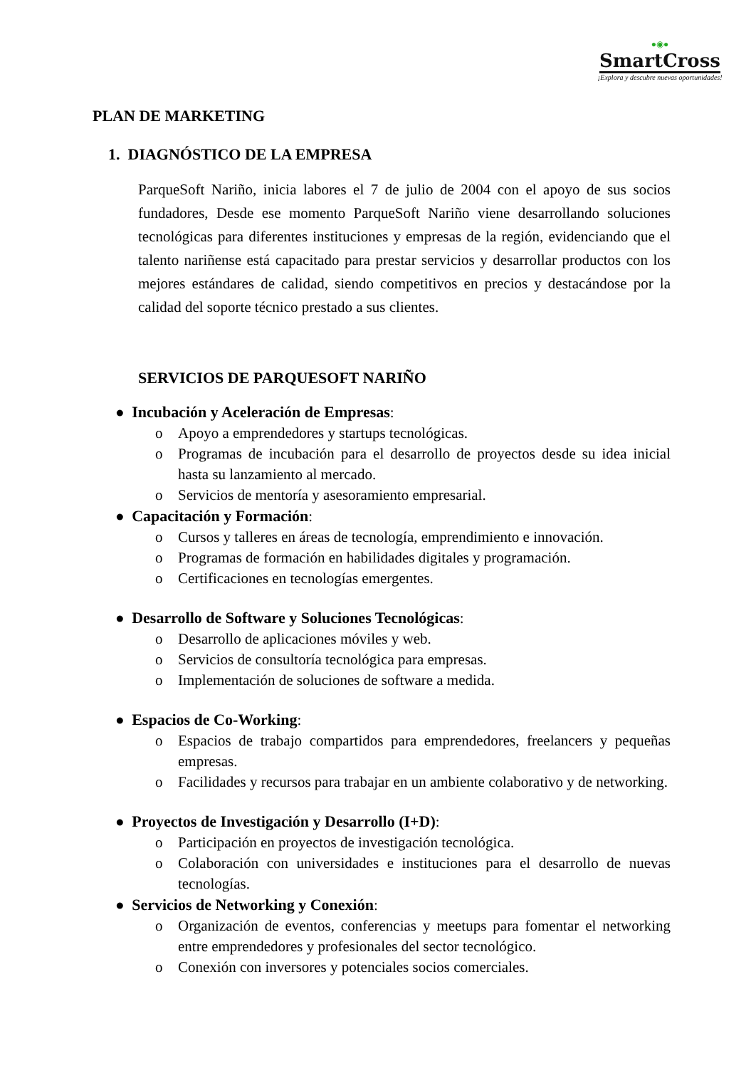●◉●
SmartCross
¡Explora y descubre nuevas oportunidades!
PLAN DE MARKETING
1. DIAGNÓSTICO DE LA EMPRESA
ParqueSoft Nariño, inicia labores el 7 de julio de 2004 con el apoyo de sus socios fundadores, Desde ese momento ParqueSoft Nariño viene desarrollando soluciones tecnológicas para diferentes instituciones y empresas de la región, evidenciando que el talento nariñense está capacitado para prestar servicios y desarrollar productos con los mejores estándares de calidad, siendo competitivos en precios y destacándose por la calidad del soporte técnico prestado a sus clientes.
SERVICIOS DE PARQUESOFT NARIÑO
● Incubación y Aceleración de Empresas:
o Apoyo a emprendedores y startups tecnológicas.
o Programas de incubación para el desarrollo de proyectos desde su idea inicial hasta su lanzamiento al mercado.
o Servicios de mentoría y asesoramiento empresarial.
● Capacitación y Formación:
o Cursos y talleres en áreas de tecnología, emprendimiento e innovación.
o Programas de formación en habilidades digitales y programación.
o Certificaciones en tecnologías emergentes.
● Desarrollo de Software y Soluciones Tecnológicas:
o Desarrollo de aplicaciones móviles y web.
o Servicios de consultoría tecnológica para empresas.
o Implementación de soluciones de software a medida.
● Espacios de Co-Working:
o Espacios de trabajo compartidos para emprendedores, freelancers y pequeñas empresas.
o Facilidades y recursos para trabajar en un ambiente colaborativo y de networking.
● Proyectos de Investigación y Desarrollo (I+D):
o Participación en proyectos de investigación tecnológica.
o Colaboración con universidades e instituciones para el desarrollo de nuevas tecnologías.
● Servicios de Networking y Conexión:
o Organización de eventos, conferencias y meetups para fomentar el networking entre emprendedores y profesionales del sector tecnológico.
o Conexión con inversores y potenciales socios comerciales.